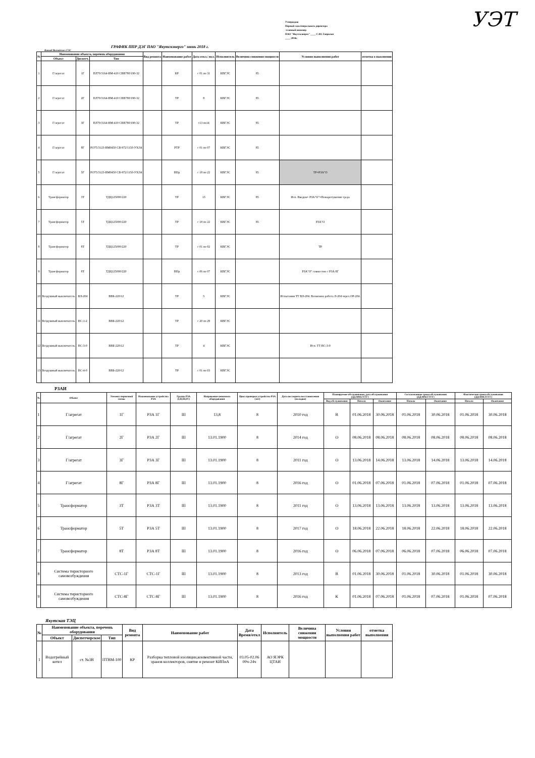УЭТ
Утверждаю
Первый зам.генерального директора
-главный инженер
ПАО "Якутскэнерго" ____ С.Ю. Гаврилов
____ 2018г.
ГРАФИК ППР ДЭГ ПАО "Якутскэнерго" июнь 2018 г.
Каскад Вилюйских ГЭС
| № | Наименование объекта, перечень оборудования | | | Вид ремонта | Наименование работ | Дата откл./ вкл. | Исполнитель | Величина снижения мощности | Условия выполнения работ | отметка о выолнения |
| --- | --- | --- | --- | --- | --- | --- | --- | --- | --- | --- |
| | Объект | Диспетч. | Тип | | | | | | | |
| 1 | Г/агрегат | 1Г | ПЛ70/3164-ВМ-410 СВВ780/190-32 | | КР | с 01 по 31 | КВГЭС | 85 | | |
| 2 | Г/агрегат | 2Г | ПЛ70/3164-ВМ-410 СВВ780/190-32 | | ТР | 8 | КВГЭС | 85 | | |
| 3 | Г/агрегат | 3Г | ПЛ70/3164-ВМ-410 СВВ780/190-32 | | ТР | с13 по14 | КВГЭС | 85 | | |
| 4 | Г/агрегат | 8Г | РО75/3123-ВМ0450 СВ-972/1150-УХЛ4 | | РТР | с 01 по 07 | КВГЭС | 85 | | |
| 5 | Г/агрегат | 5Г | РО75/3123-ВМ0450 СВ-972/1150-УХЛ4 | | ВПр | с 18 по 22 | КВГЭС | 85 | ТР+РЗА"О | |
| 6 | Трансформатор | 3Т | ТДЦ125000/220 | | ТР | 13 | КВГЭС | 85 | Исп. Вводов+ РЗА"О"+Пожаротушение тр-ра | |
| 7 | Трансформатор | 5Т | ТДЦ125000/220 | | ТР | с 18 по 22 | КВГЭС | 85 | РЗА"О | |
| 8 | Трансформатор | 8Т | ТДЦ125000/220 | | ТР | с 01 по 02 | КВГЭС | | ТР | |
| 9 | Трансформатор | 8Т | ТДЦ125000/220 | | ВПр | с 06 по 07 | КВГЭС | | РЗА"О" совместно с РЗА 8Г | |
| 10 | Воздушный выключатель | ВЛ-204 | ВВБ-220/12 | | ТР | 5 | КВГЭС | | Испытания ТТ ВЛ-204. Возможна работа Л-204 через ОР-204. | |
| 11 | Воздушный выключатель | ВС-1-2 | ВВБ-220/12 | | ТР | с 20 по 29 | КВГЭС | | | |
| 12 | Воздушный выключатель | ВС-3-0 | ВВБ-220/12 | | ТР | 4 | КВГЭС | | Исп. ТТ ВС-3-0 | |
| 13 | Воздушный выключатель | ВС-4-0 | ВВБ-220/12 | | ТР | с 01 по 03 | КВГЭС | | | |
РЗАИ
| № | Объект | Элемент первичной схемы | Наименование устройства РЗА | Группа РЗА (I,II,III,IV) | Напряжение певичного оборудования | Цикл проверки устройства РЗА (лет) | Дата последнего восстановления (наладки) | Планируемое обслуживание, дата обслуживания (ДД.ММ.ГГГГ) | | | Согласованные сроки обслуживания (ДД.ММ.ГГГГ) | | Фактические сроки обслуживания (ДД.ММ.ГГГГ) | |
| --- | --- | --- | --- | --- | --- | --- | --- | --- | --- | --- | --- | --- | --- | --- |
| | | | | | | | | Вид обслуживания | Начало | Окончание | Начало | Окончание | Начало | Окончание |
| 1 | Г/агрегат | 1Г | РЗА 1Г | III | 13,8 | 8 | 2010 год | В | 01.06.2018 | 30.06.2018 | 01.06.2018 | 30.06.2018 | 01.06.2018 | 30.06.2018 |
| 2 | Г/агрегат | 2Г | РЗА 2Г | III | 13.01.1900 | 8 | 2014 год | О | 08.06.2018 | 08.06.2018 | 08.06.2018 | 08.06.2018 | 08.06.2018 | 08.06.2018 |
| 3 | Г/агрегат | 3Г | РЗА 3Г | III | 13.01.1900 | 8 | 2011 год | О | 13.06.2018 | 14.06.2018 | 13.06.2018 | 14.06.2018 | 13.06.2018 | 14.06.2018 |
| 4 | Г/агрегат | 8Г | РЗА 8Г | III | 13.01.1900 | 8 | 2016 год | О | 01.06.2018 | 07.06.2018 | 01.06.2018 | 07.06.2018 | 01.06.2018 | 07.06.2018 |
| 5 | Трансформатор | 3Т | РЗА 3Т | III | 13.01.1900 | 8 | 2011 год | О | 13.06.2018 | 13.06.2018 | 13.06.2018 | 13.06.2018 | 13.06.2018 | 13.06.2018 |
| 6 | Трансформатор | 5Т | РЗА 5Т | III | 13.01.1900 | 8 | 2017 год | О | 18.06.2018 | 22.06.2018 | 18.06.2018 | 22.06.2018 | 18.06.2018 | 22.06.2018 |
| 7 | Трансформатор | 8Т | РЗА 8Т | III | 13.01.1900 | 8 | 2016 год | О | 06.06.2018 | 07.06.2018 | 06.06.2018 | 07.06.2018 | 06.06.2018 | 07.06.2018 |
| 8 | Система тиристорного самовозбуждения | СТС-1Г | СТС-1Г | III | 13.01.1900 | 8 | 2013 год | В | 01.06.2018 | 30.06.2018 | 01.06.2018 | 30.06.2018 | 01.06.2018 | 30.06.2018 |
| 9 | Система тиристорного самовозбуждения | СТС-8Г | СТС-8Г | III | 13.01.1900 | 8 | 2016 год | К | 01.06.2018 | 07.06.2018 | 01.06.2018 | 07.06.2018 | 01.06.2018 | 07.06.2018 |
Якутская ТЭЦ
| № | Наименование объекта, перечень оборудования | | | Вид ремонта | Наименование работ | Дата Время/откл | Исполнитель | Величина снижения мощности | Условия выполнения работ | отметка выполнения |
| --- | --- | --- | --- | --- | --- | --- | --- | --- | --- | --- |
| | Объект | Диспетчерское | Тип | | | | | | | |
| 1 | Водогрейный котел | ст. №3В | ПТВМ-100 | КР | Разборка тепловой изоляции,конвективной части, эранов коллекторов, снятие и ремонт КИПиА | 03.05-02.06 00ч-24ч | АО ЯЭРК ЦТАИ | | | |